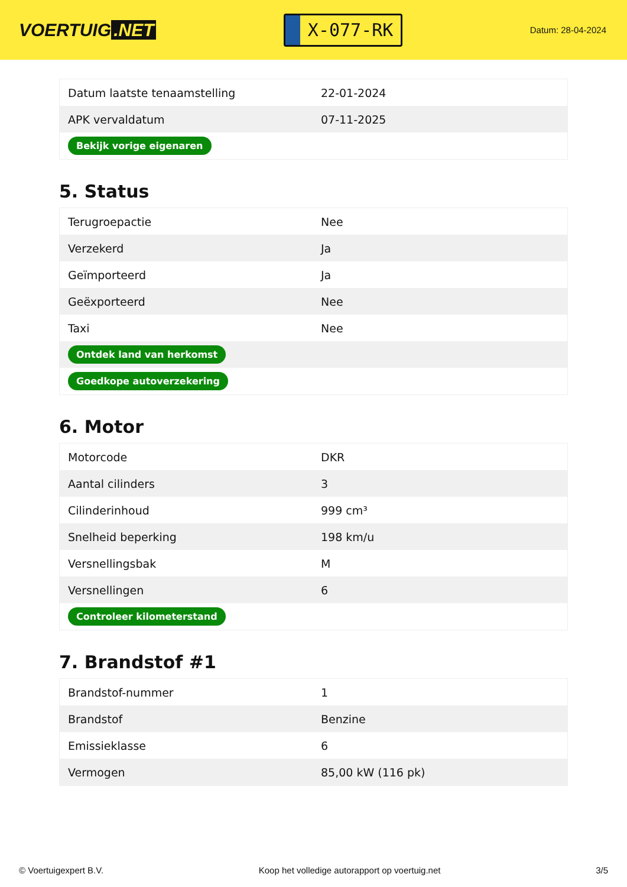VOERTUIG.NET
X-077-RK
Datum: 28-04-2024
| Datum laatste tenaamstelling | 22-01-2024 |
| APK vervaldatum | 07-11-2025 |
| Bekijk vorige eigenaren | |
5. Status
| Terugroepactie | Nee |
| Verzekerd | Ja |
| Geïmporteerd | Ja |
| Geëxporteerd | Nee |
| Taxi | Nee |
| Ontdek land van herkomst | |
| Goedkope autoverzekering | |
6. Motor
| Motorcode | DKR |
| Aantal cilinders | 3 |
| Cilinderinhoud | 999 cm³ |
| Snelheid beperking | 198 km/u |
| Versnellingsbak | M |
| Versnellingen | 6 |
| Controleer kilometerstand | |
7. Brandstof #1
| Brandstof-nummer | 1 |
| Brandstof | Benzine |
| Emissieklasse | 6 |
| Vermogen | 85,00 kW (116 pk) |
© Voertuigexpert B.V. Koop het volledige autorapport op voertuig.net 3/5